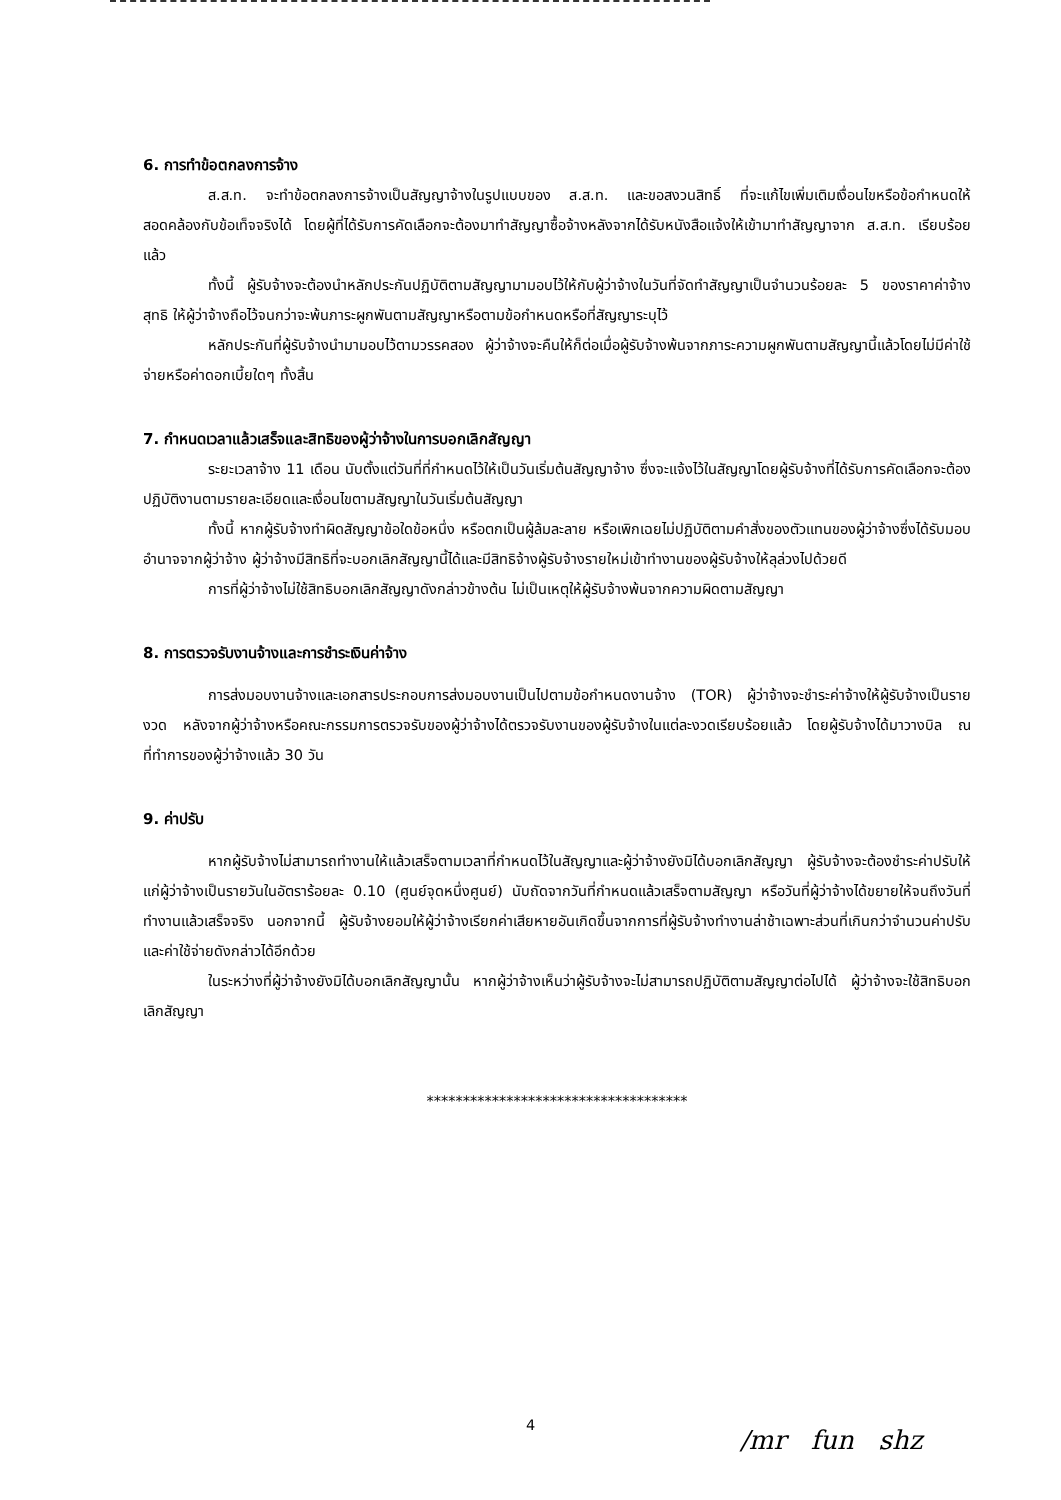6. การทำข้อตกลงการจ้าง
ส.ส.ท. จะทำข้อตกลงการจ้างเป็นสัญญาจ้างในรูปแบบของ ส.ส.ท. และขอสงวนสิทธิ์ ที่จะแก้ไขเพิ่มเติมเงื่อนไขหรือข้อกำหนดให้สอดคล้องกับข้อเท็จจริงได้ โดยผู้ที่ได้รับการคัดเลือกจะต้องมาทำสัญญาซื้อจ้างหลังจากได้รับหนังสือแจ้งให้เข้ามาทำสัญญาจาก ส.ส.ท. เรียบร้อยแล้ว
ทั้งนี้ ผู้รับจ้างจะต้องนำหลักประกันปฏิบัติตามสัญญามามอบไว้ให้กับผู้ว่าจ้างในวันที่จัดทำสัญญาเป็นจำนวนร้อยละ 5 ของราคาค่าจ้างสุทธิ ให้ผู้ว่าจ้างถือไว้จนกว่าจะพ้นภาระผูกพันตามสัญญาหรือตามข้อกำหนดหรือที่สัญญาระบุไว้
หลักประกันที่ผู้รับจ้างนำมามอบไว้ตามวรรคสอง ผู้ว่าจ้างจะคืนให้ก็ต่อเมื่อผู้รับจ้างพ้นจากภาระความผูกพันตามสัญญานี้แล้วโดยไม่มีค่าใช้จ่ายหรือค่าดอกเบี้ยใดๆ ทั้งสิ้น
7. กำหนดเวลาแล้วเสร็จและสิทธิของผู้ว่าจ้างในการบอกเลิกสัญญา
ระยะเวลาจ้าง 11 เดือน นับตั้งแต่วันที่ที่กำหนดไว้ให้เป็นวันเริ่มต้นสัญญาจ้าง ซึ่งจะแจ้งไว้ในสัญญาโดยผู้รับจ้างที่ได้รับการคัดเลือกจะต้องปฏิบัติงานตามรายละเอียดและเงื่อนไขตามสัญญาในวันเริ่มต้นสัญญา
ทั้งนี้ หากผู้รับจ้างทำผิดสัญญาข้อใดข้อหนึ่ง หรือตกเป็นผู้ล้มละลาย หรือเพิกเฉยไม่ปฏิบัติตามคำสั่งของตัวแทนของผู้ว่าจ้างซึ่งได้รับมอบอำนาจจากผู้ว่าจ้าง ผู้ว่าจ้างมีสิทธิที่จะบอกเลิกสัญญานี้ได้และมีสิทธิจ้างผู้รับจ้างรายใหม่เข้าทำงานของผู้รับจ้างให้ลุล่วงไปด้วยดี
การที่ผู้ว่าจ้างไม่ใช้สิทธิบอกเลิกสัญญาดังกล่าวข้างต้น ไม่เป็นเหตุให้ผู้รับจ้างพ้นจากความผิดตามสัญญา
8. การตรวจรับงานจ้างและการชำระเงินค่าจ้าง
การส่งมอบงานจ้างและเอกสารประกอบการส่งมอบงานเป็นไปตามข้อกำหนดงานจ้าง (TOR) ผู้ว่าจ้างจะชำระค่าจ้างให้ผู้รับจ้างเป็นรายงวด หลังจากผู้ว่าจ้างหรือคณะกรรมการตรวจรับของผู้ว่าจ้างได้ตรวจรับงานของผู้รับจ้างในแต่ละงวดเรียบร้อยแล้ว โดยผู้รับจ้างได้มาวางบิล ณ ที่ทำการของผู้ว่าจ้างแล้ว 30 วัน
9. ค่าปรับ
หากผู้รับจ้างไม่สามารถทำงานให้แล้วเสร็จตามเวลาที่กำหนดไว้ในสัญญาและผู้ว่าจ้างยังมิได้บอกเลิกสัญญา ผู้รับจ้างจะต้องชำระค่าปรับให้แก่ผู้ว่าจ้างเป็นรายวันในอัตราร้อยละ 0.10 (ศูนย์จุดหนึ่งศูนย์) นับถัดจากวันที่กำหนดแล้วเสร็จตามสัญญา หรือวันที่ผู้ว่าจ้างได้ขยายให้จนถึงวันที่ทำงานแล้วเสร็จจริง นอกจากนี้ ผู้รับจ้างยอมให้ผู้ว่าจ้างเรียกค่าเสียหายอันเกิดขึ้นจากการที่ผู้รับจ้างทำงานล่าช้าเฉพาะส่วนที่เกินกว่าจำนวนค่าปรับและค่าใช้จ่ายดังกล่าวได้อีกด้วย
ในระหว่างที่ผู้ว่าจ้างยังมิได้บอกเลิกสัญญานั้น หากผู้ว่าจ้างเห็นว่าผู้รับจ้างจะไม่สามารถปฏิบัติตามสัญญาต่อไปได้ ผู้ว่าจ้างจะใช้สิทธิบอกเลิกสัญญา
************************************
4
/mr fun ꜱhz